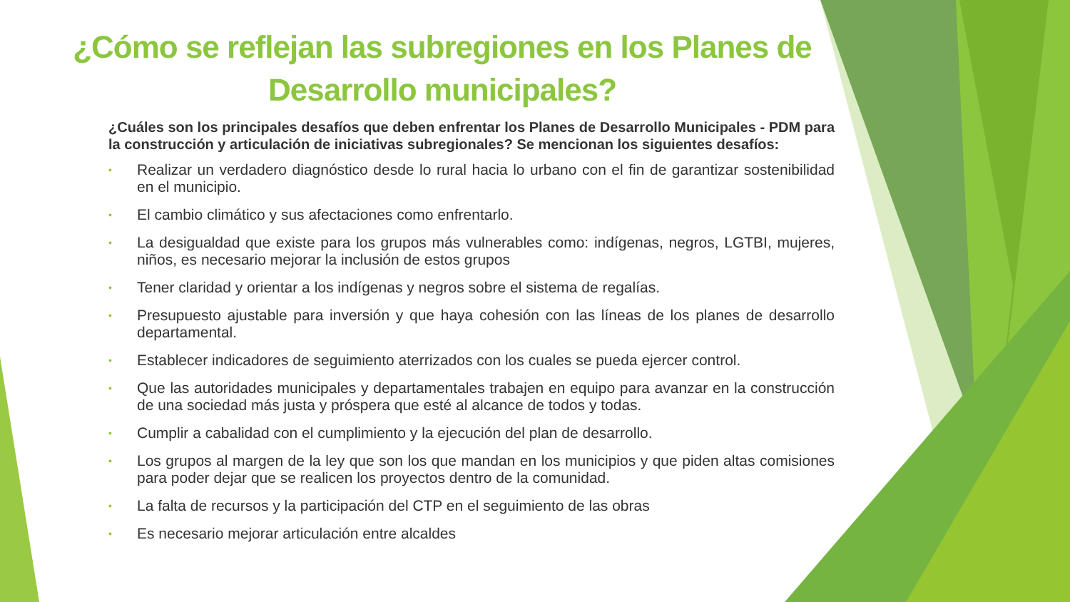¿Cómo se reflejan las subregiones en los Planes de Desarrollo municipales?
¿Cuáles son los principales desafíos que deben enfrentar los Planes de Desarrollo Municipales - PDM para la construcción y articulación de iniciativas subregionales? Se mencionan los siguientes desafíos:
• Realizar un verdadero diagnóstico desde lo rural hacia lo urbano con el fin de garantizar sostenibilidad en el municipio.
• El cambio climático y sus afectaciones como enfrentarlo.
• La desigualdad que existe para los grupos más vulnerables como: indígenas, negros, LGTBI, mujeres, niños, es necesario mejorar la inclusión de estos grupos
• Tener claridad y orientar a los indígenas y negros sobre el sistema de regalías.
• Presupuesto ajustable para inversión y que haya cohesión con las líneas de los planes de desarrollo departamental.
• Establecer indicadores de seguimiento aterrizados con los cuales se pueda ejercer control.
• Que las autoridades municipales y departamentales trabajen en equipo para avanzar en la construcción de una sociedad más justa y próspera que esté al alcance de todos y todas.
• Cumplir a cabalidad con el cumplimiento y la ejecución del plan de desarrollo.
• Los grupos al margen de la ley que son los que mandan en los municipios y que piden altas comisiones para poder dejar que se realicen los proyectos dentro de la comunidad.
• La falta de recursos y la participación del CTP en el seguimiento de las obras
• Es necesario mejorar articulación entre alcaldes